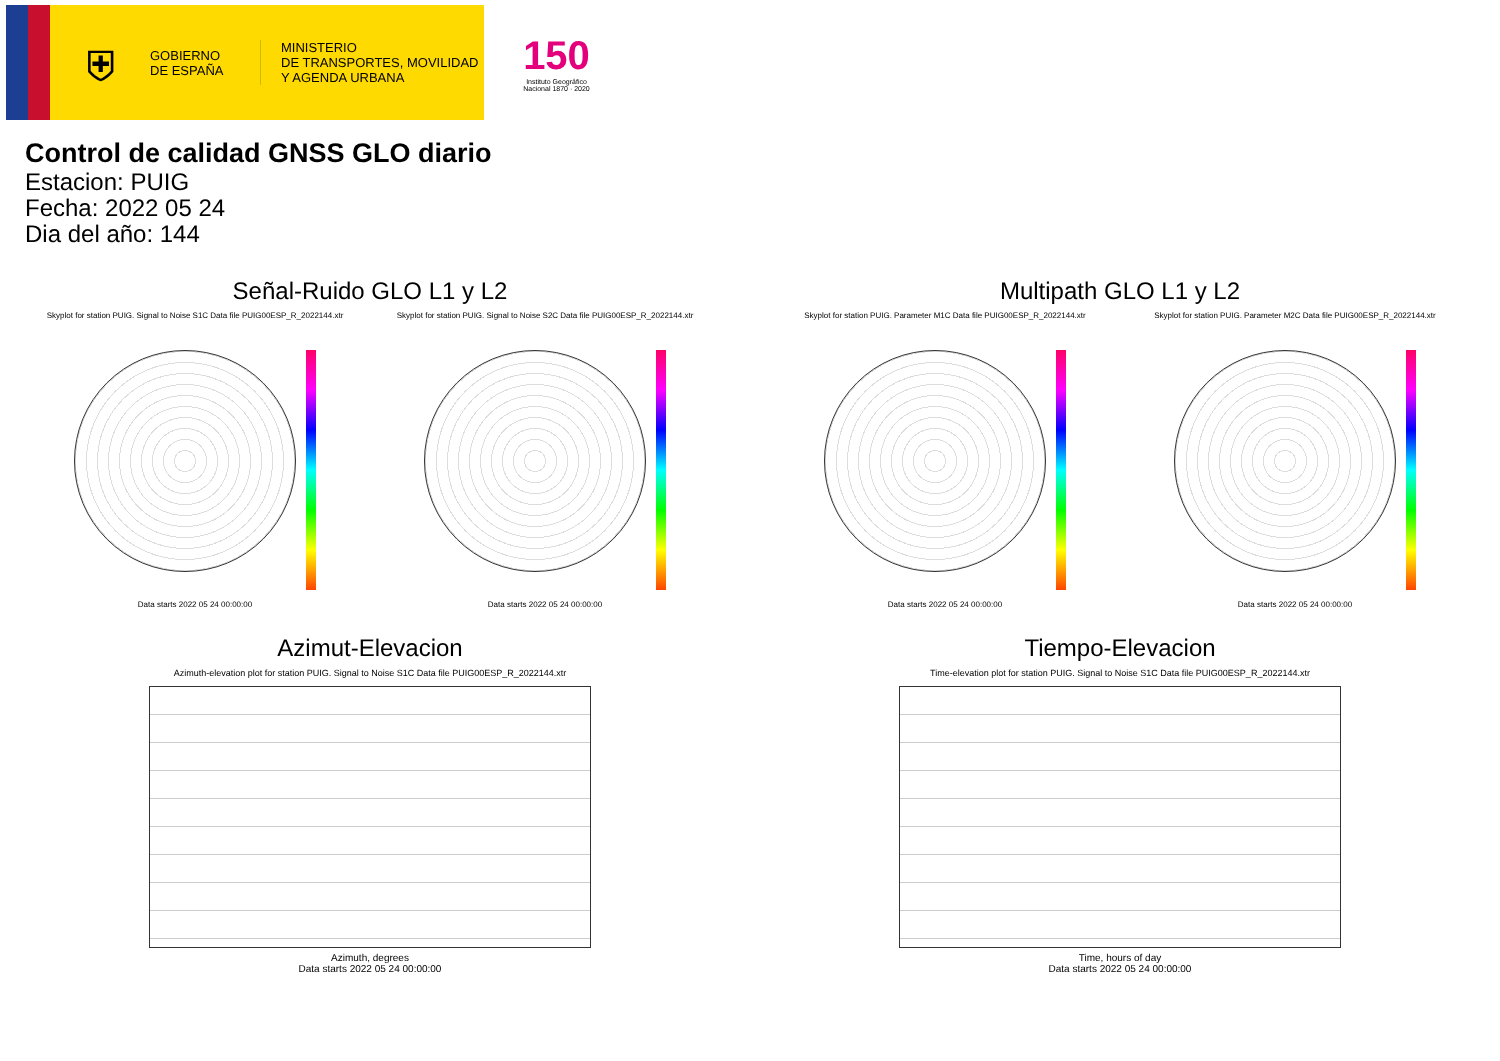⛨
GOBIERNO
DE ESPAÑA
MINISTERIO
DE TRANSPORTES, MOVILIDAD
Y AGENDA URBANA
150
Instituto Geográfico
Nacional 1870 · 2020
Control de calidad GNSS GLO diario
Estacion: PUIG
Fecha: 2022 05 24
Dia del año: 144
Señal-Ruido GLO L1 y L2
Skyplot for station PUIG. Signal to Noise S1C Data file PUIG00ESP_R_2022144.xtr Skyplot for station PUIG. Signal to Noise S2C Data file PUIG00ESP_R_2022144.xtr
Data starts 2022 05 24 00:00:00
Data starts 2022 05 24 00:00:00
Multipath GLO L1 y L2
Skyplot for station PUIG. Parameter M1C Data file PUIG00ESP_R_2022144.xtr Skyplot for station PUIG. Parameter M2C Data file PUIG00ESP_R_2022144.xtr
Data starts 2022 05 24 00:00:00
Data starts 2022 05 24 00:00:00
Azimut-Elevacion
Azimuth-elevation plot for station PUIG. Signal to Noise S1C Data file PUIG00ESP_R_2022144.xtr
Azimuth, degrees
Data starts 2022 05 24 00:00:00
Tiempo-Elevacion
Time-elevation plot for station PUIG. Signal to Noise S1C Data file PUIG00ESP_R_2022144.xtr
Time, hours of day
Data starts 2022 05 24 00:00:00